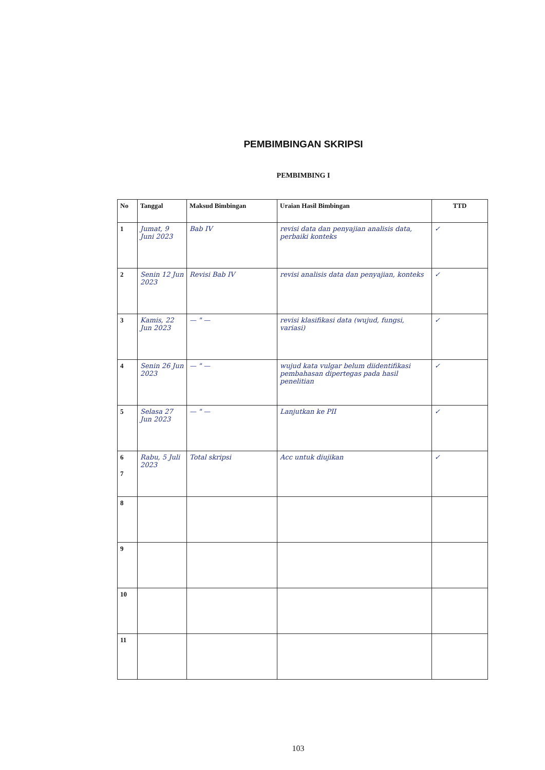PEMBIMBINGAN SKRIPSI
PEMBIMBING I
| No | Tanggal | Maksud Bimbingan | Uraian Hasil Bimbingan | TTD |
| --- | --- | --- | --- | --- |
| 1 | Jumat, 9 Juni 2023 | Bab IV | revisi data dan penyajian analisis data, perbaiki konteks | ✓ |
| 2 | Senin 12 Jun 2023 | Revisi Bab IV | revisi analisis data dan penyajian, konteks | ✓ |
| 3 | Kamis, 22 Jun 2023 | — " — | revisi klasifikasi data (wujud, fungsi, variasi) | ✓ |
| 4 | Senin 26 Jun 2023 | — " — | wujud kata vulgar belum diidentifikasi pembahasan dipertegas pada hasil penelitian | ✓ |
| 5 | Selasa 27 Jun 2023 | — " — | Lanjutkan ke PII | ✓ |
| 6 7 | Rabu, 5 Juli 2023 | Total skripsi | Acc untuk diujikan | ✓ |
| 8 | | | | |
| 9 | | | | |
| 10 | | | | |
| 11 | | | | |
103